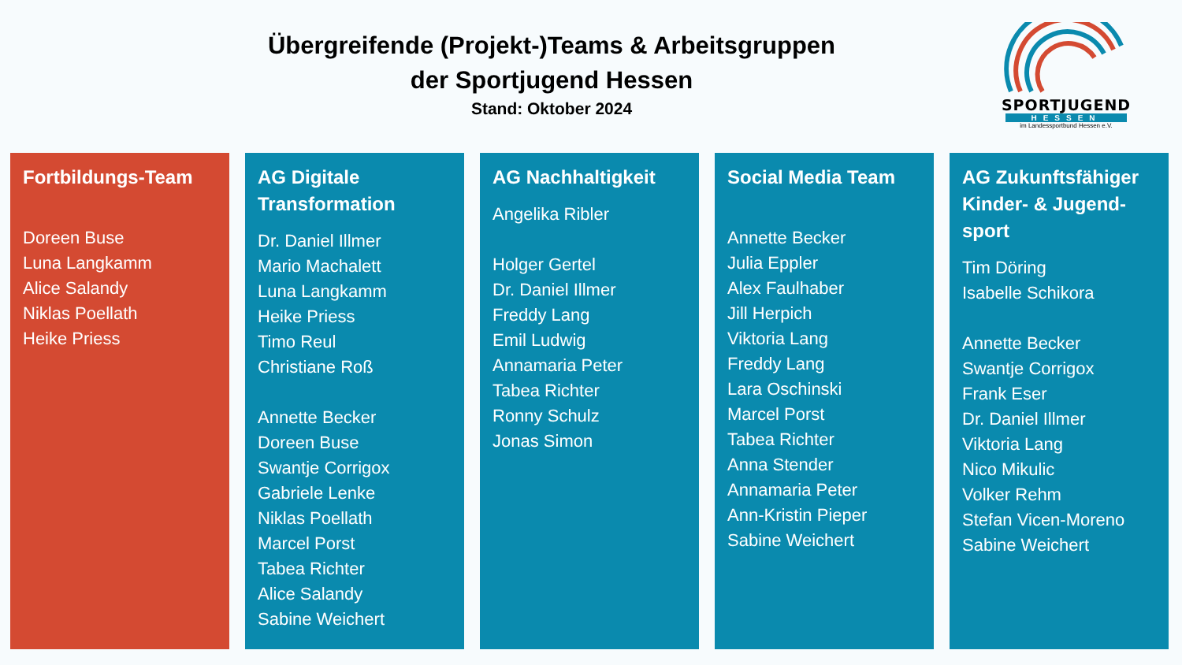Übergreifende (Projekt-)Teams & Arbeitsgruppen
der Sportjugend Hessen
Stand: Oktober 2024
SPORTJUGEND
HESSEN
im Landessportbund Hessen e.V.
Fortbildungs-Team
Doreen Buse
Luna Langkamm
Alice Salandy
Niklas Poellath
Heike Priess
AG Digitale Transformation
Dr. Daniel Illmer
Mario Machalett
Luna Langkamm
Heike Priess
Timo Reul
Christiane Roß
Annette Becker
Doreen Buse
Swantje Corrigox
Gabriele Lenke
Niklas Poellath
Marcel Porst
Tabea Richter
Alice Salandy
Sabine Weichert
AG Nachhaltigkeit
Angelika Ribler
Holger Gertel
Dr. Daniel Illmer
Freddy Lang
Emil Ludwig
Annamaria Peter
Tabea Richter
Ronny Schulz
Jonas Simon
Social Media Team
Annette Becker
Julia Eppler
Alex Faulhaber
Jill Herpich
Viktoria Lang
Freddy Lang
Lara Oschinski
Marcel Porst
Tabea Richter
Anna Stender
Annamaria Peter
Ann-Kristin Pieper
Sabine Weichert
AG Zukunftsfähiger Kinder- & Jugend-sport
Tim Döring
Isabelle Schikora
Annette Becker
Swantje Corrigox
Frank Eser
Dr. Daniel Illmer
Viktoria Lang
Nico Mikulic
Volker Rehm
Stefan Vicen-Moreno
Sabine Weichert